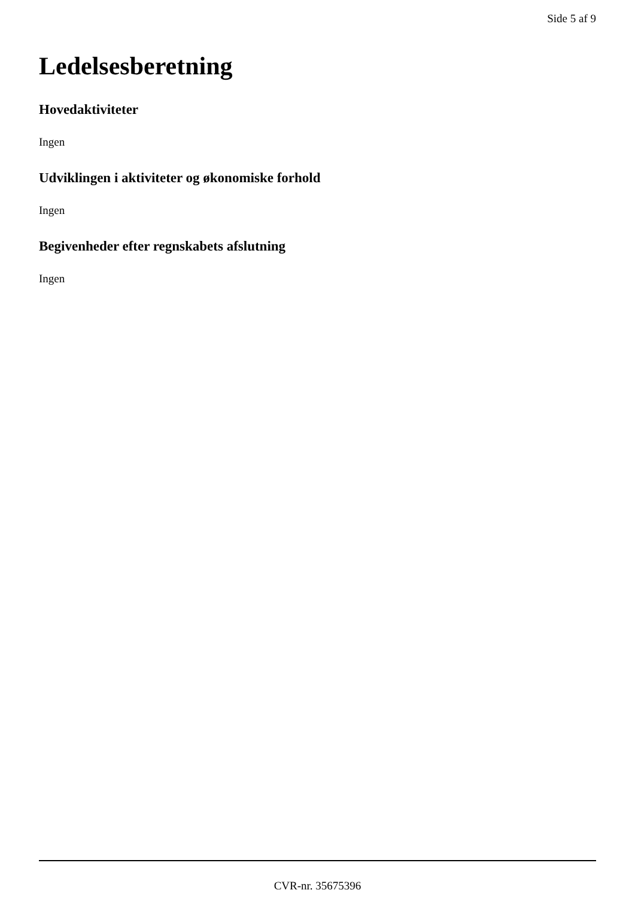Side 5 af 9
Ledelsesberetning
Hovedaktiviteter
Ingen
Udviklingen i aktiviteter og økonomiske forhold
Ingen
Begivenheder efter regnskabets afslutning
Ingen
CVR-nr. 35675396